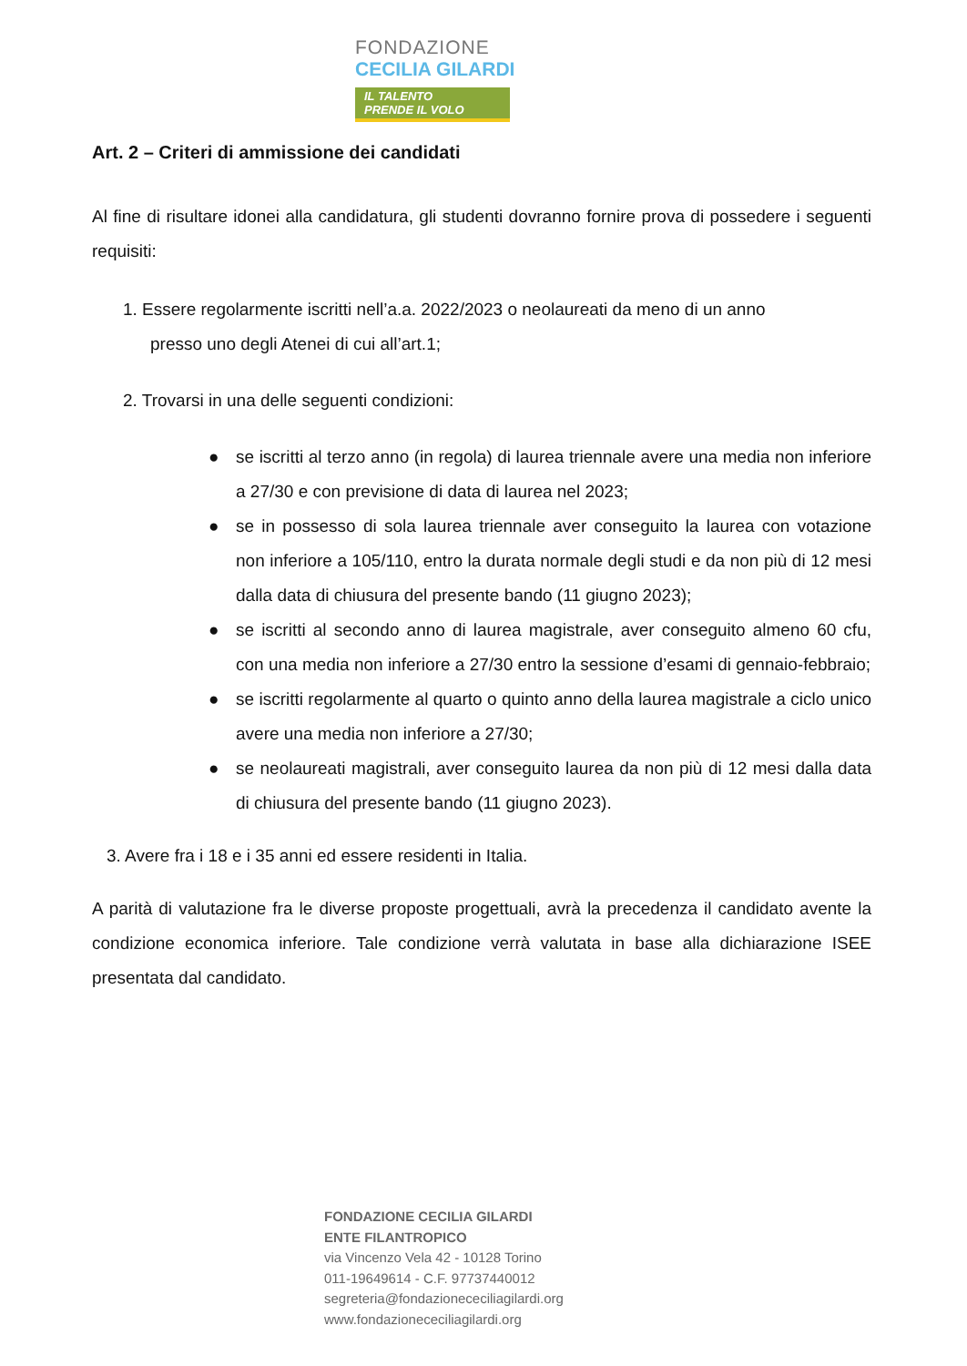FONDAZIONE
CECILIA GILARDI
IL TALENTO
PRENDE IL VOLO
Art. 2 – Criteri di ammissione dei candidati
Al fine di risultare idonei alla candidatura, gli studenti dovranno fornire prova di possedere i seguenti requisiti:
1. Essere regolarmente iscritti nell’a.a. 2022/2023 o neolaureati da meno di un anno
presso uno degli Atenei di cui all’art.1;
2. Trovarsi in una delle seguenti condizioni:
● se iscritti al terzo anno (in regola) di laurea triennale avere una media non inferiore a 27/30 e con previsione di data di laurea nel 2023;
● se in possesso di sola laurea triennale aver conseguito la laurea con votazione non inferiore a 105/110, entro la durata normale degli studi e da non più di 12 mesi dalla data di chiusura del presente bando (11 giugno 2023);
● se iscritti al secondo anno di laurea magistrale, aver conseguito almeno 60 cfu, con una media non inferiore a 27/30 entro la sessione d’esami di gennaio-febbraio;
● se iscritti regolarmente al quarto o quinto anno della laurea magistrale a ciclo unico avere una media non inferiore a 27/30;
● se neolaureati magistrali, aver conseguito laurea da non più di 12 mesi dalla data di chiusura del presente bando (11 giugno 2023).
3. Avere fra i 18 e i 35 anni ed essere residenti in Italia.
A parità di valutazione fra le diverse proposte progettuali, avrà la precedenza il candidato avente la condizione economica inferiore. Tale condizione verrà valutata in base alla dichiarazione ISEE presentata dal candidato.
FONDAZIONE CECILIA GILARDI
ENTE FILANTROPICO
via Vincenzo Vela 42 - 10128 Torino
011-19649614 - C.F. 97737440012
segreteria@fondazionececiliagilardi.org
www.fondazionececiliagilardi.org